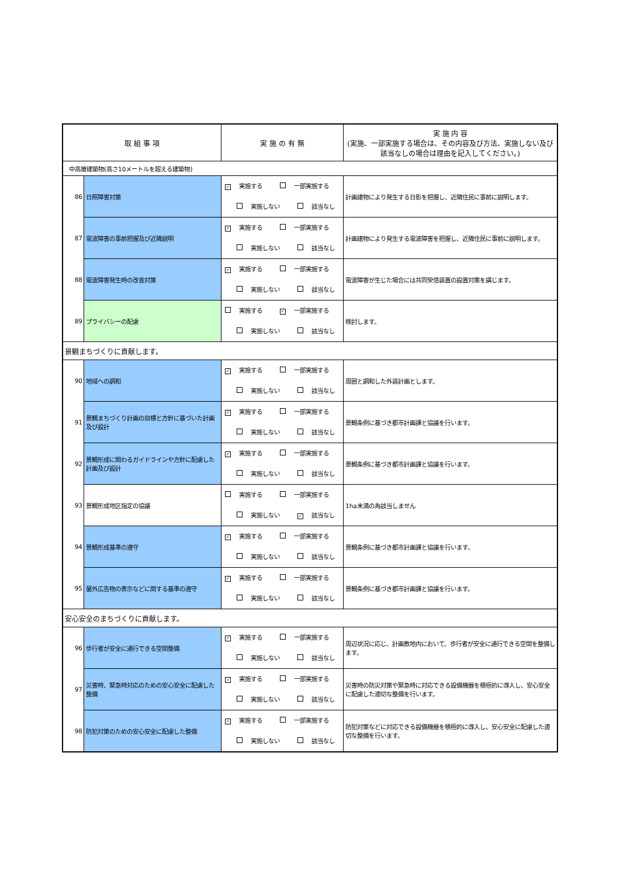| 取 組 事 項 | | 実 施 の 有 無 | 実 施 内 容 (実施、一部実施する場合は、その内容及び方法、実施しない及び該当なしの場合は理由を記入してください。) |
| --- | --- | --- | --- |
| 中高層建築物(高さ10メートルを超える建築物) | | | |
| 86 | 日照障害対策 | ✓ 実施する 一部実施する 実施しない 該当なし | 計画建物により発生する日影を把握し、近隣住民に事前に説明します。 |
| 87 | 電波障害の事前把握及び近隣説明 | ✓ 実施する 一部実施する 実施しない 該当なし | 計画建物により発生する電波障害を把握し、近隣住民に事前に説明します。 |
| 88 | 電波障害発生時の改善対策 | ✓ 実施する 一部実施する 実施しない 該当なし | 電波障害が生じた場合には共同受信装置の設置対策を講じます。 |
| 89 | プライバシーの配慮 | 実施する ✓ 一部実施する 実施しない 該当なし | 検討します。 |
| 景観まちづくりに貢献します。 | | | |
| 90 | 地域への調和 | ✓ 実施する 一部実施する 実施しない 該当なし | 周囲と調和した外装計画とします。 |
| 91 | 景観まちづくり計画の目標と方針に基づいた計画及び設計 | ✓ 実施する 一部実施する 実施しない 該当なし | 景観条例に基づき都市計画課と協議を行います。 |
| 92 | 景観形成に関わるガイドラインや方針に配慮した計画及び設計 | ✓ 実施する 一部実施する 実施しない 該当なし | 景観条例に基づき都市計画課と協議を行います。 |
| 93 | 景観形成地区指定の協議 | 実施する 一部実施する 実施しない ✓ 該当なし | 1ha未満の為該当しません |
| 94 | 景観形成基準の遵守 | ✓ 実施する 一部実施する 実施しない 該当なし | 景観条例に基づき都市計画課と協議を行います。 |
| 95 | 屋外広告物の表示などに関する基準の遵守 | ✓ 実施する 一部実施する 実施しない 該当なし | 景観条例に基づき都市計画課と協議を行います。 |
| 安心安全のまちづくりに貢献します。 | | | |
| 96 | 歩行者が安全に通行できる空間整備 | ✓ 実施する 一部実施する 実施しない 該当なし | 周辺状況に応じ、計画敷地内において、歩行者が安全に通行できる空間を整備します。 |
| 97 | 災害時、緊急時対応のための安心安全に配慮した整備 | ✓ 実施する 一部実施する 実施しない 該当なし | 災害時の防災対策や緊急時に対応できる設備機器を積極的に導入し、安心安全に配慮した適切な整備を行います。 |
| 98 | 防犯対策のための安心安全に配慮した整備 | ✓ 実施する 一部実施する 実施しない 該当なし | 防犯対策などに対応できる設備機器を積極的に導入し、安心安全に配慮した適切な整備を行います。 |